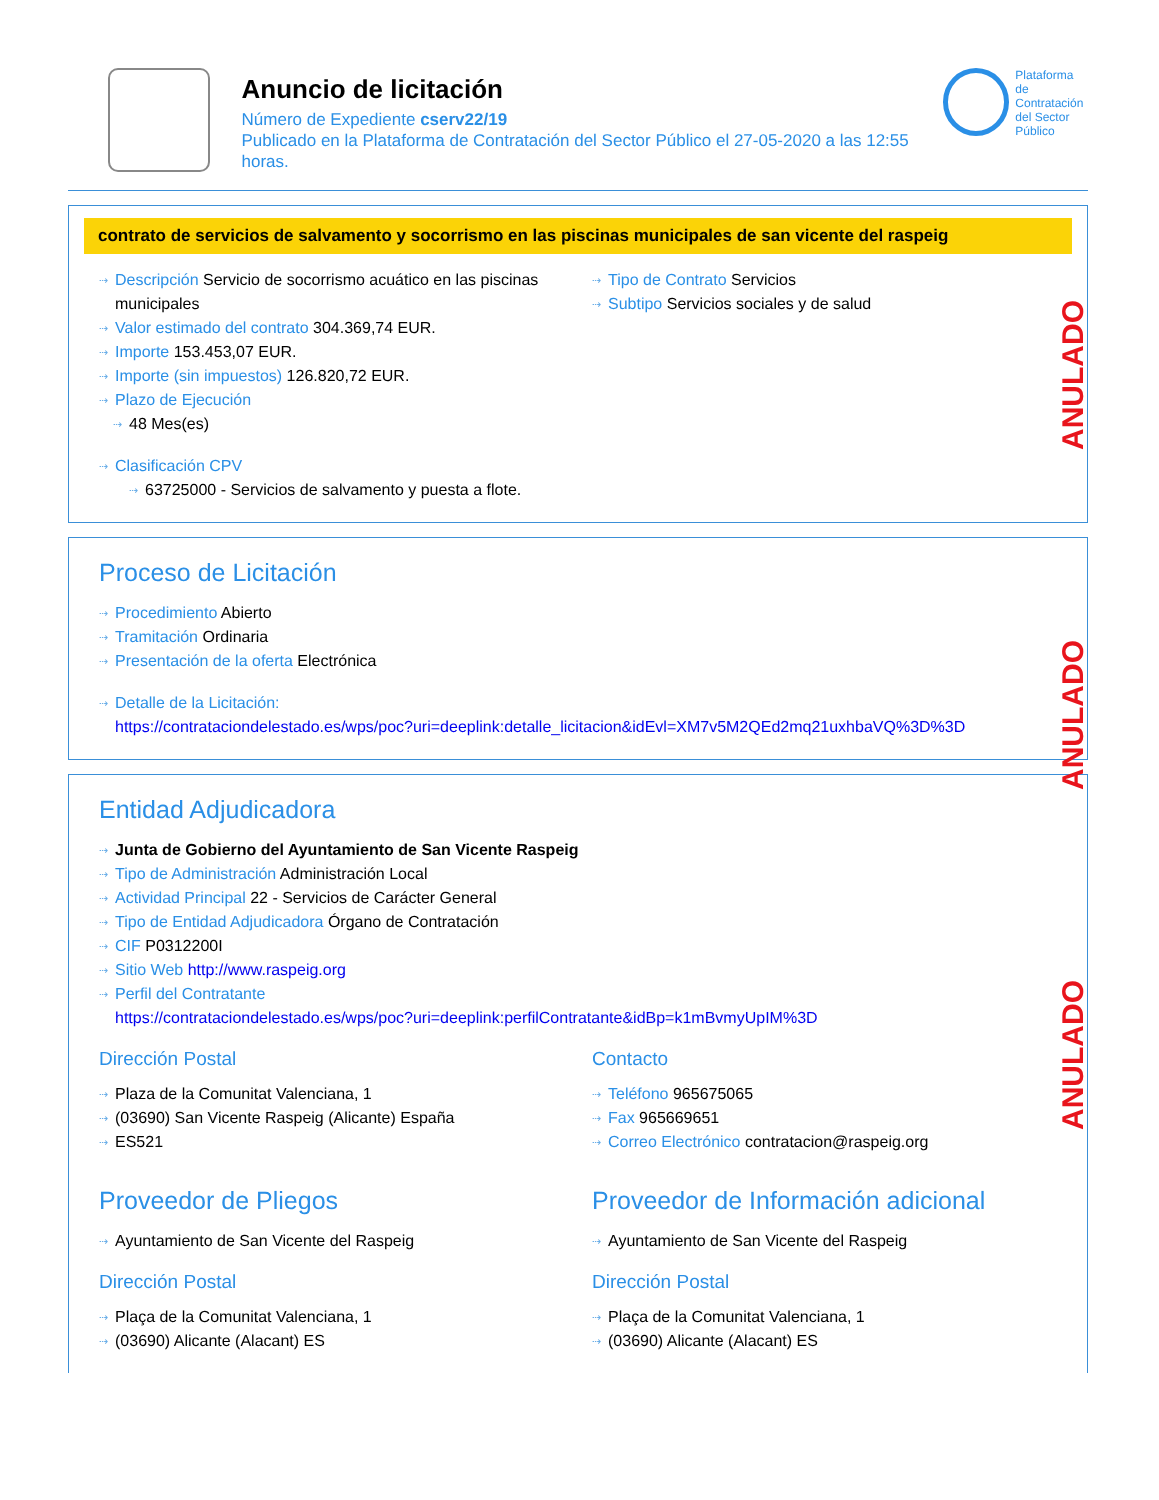Anuncio de licitación
Número de Expediente cserv22/19
Publicado en la Plataforma de Contratación del Sector Público el 27-05-2020 a las 12:55 horas.
Plataforma de
Contratación
del Sector
Público
contrato de servicios de salvamento y socorrismo en las piscinas municipales de san vicente del raspeig
Descripción Servicio de socorrismo acuático en las piscinas municipales
Valor estimado del contrato 304.369,74 EUR.
Importe 153.453,07 EUR.
Importe (sin impuestos) 126.820,72 EUR.
Plazo de Ejecución
48 Mes(es)
Clasificación CPV
63725000 - Servicios de salvamento y puesta a flote.
Tipo de Contrato Servicios
Subtipo Servicios sociales y de salud
Proceso de Licitación
Procedimiento Abierto
Tramitación Ordinaria
Presentación de la oferta Electrónica
Detalle de la Licitación:
https://contrataciondelestado.es/wps/poc?uri=deeplink:detalle_licitacion&idEvl=XM7v5M2QEd2mq21uxhbaVQ%3D%3D
Entidad Adjudicadora
Junta de Gobierno del Ayuntamiento de San Vicente Raspeig
Tipo de Administración Administración Local
Actividad Principal 22 - Servicios de Carácter General
Tipo de Entidad Adjudicadora Órgano de Contratación
CIF P0312200I
Sitio Web http://www.raspeig.org
Perfil del Contratante
https://contrataciondelestado.es/wps/poc?uri=deeplink:perfilContratante&idBp=k1mBvmyUpIM%3D
Dirección Postal
Plaza de la Comunitat Valenciana, 1
(03690) San Vicente Raspeig (Alicante) España
ES521
Contacto
Teléfono 965675065
Fax 965669651
Correo Electrónico contratacion@raspeig.org
Proveedor de Pliegos
Ayuntamiento de San Vicente del Raspeig
Dirección Postal
Plaça de la Comunitat Valenciana, 1
(03690) Alicante (Alacant) ES
Proveedor de Información adicional
Ayuntamiento de San Vicente del Raspeig
Dirección Postal
Plaça de la Comunitat Valenciana, 1
(03690) Alicante (Alacant) ES
ANULADO
ANULADO
ANULADO